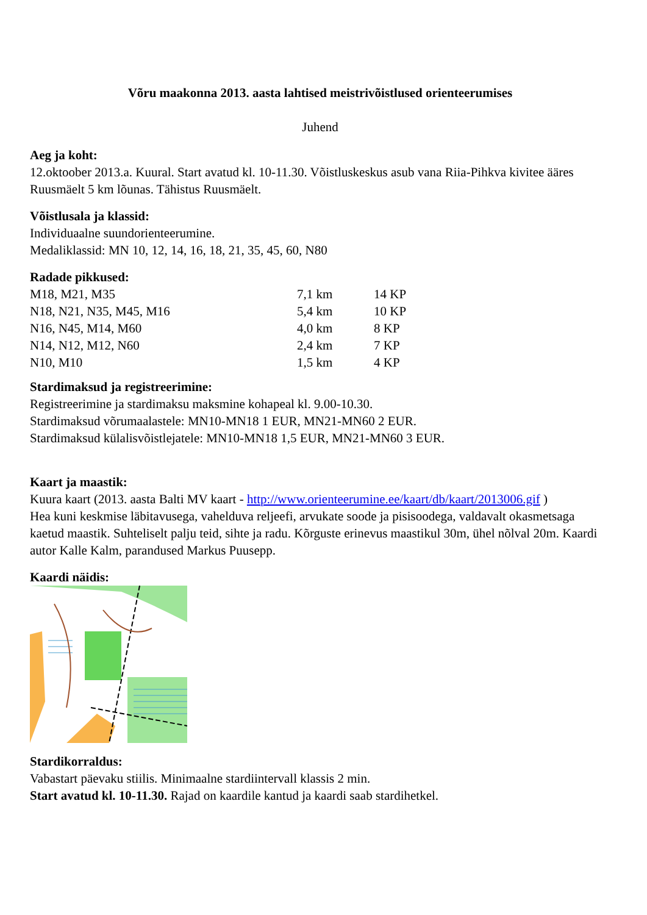Võru maakonna 2013. aasta lahtised meistrivõistlused orienteerumises
Juhend
Aeg ja koht:
12.oktoober 2013.a. Kuural. Start avatud kl. 10-11.30. Võistluskeskus asub vana Riia-Pihkva kivitee ääres Ruusmäelt 5 km lõunas. Tähistus Ruusmäelt.
Võistlusala ja klassid:
Individuaalne suundorienteerumine.
Medaliklassid: MN 10, 12, 14, 16, 18, 21, 35, 45, 60, N80
Radade pikkused:
| M18, M21, M35 | 7,1 km | 14 KP |
| N18, N21, N35, M45, M16 | 5,4 km | 10 KP |
| N16, N45, M14, M60 | 4,0 km | 8 KP |
| N14, N12, M12, N60 | 2,4 km | 7 KP |
| N10, M10 | 1,5 km | 4 KP |
Stardimaksud ja registreerimine:
Registreerimine ja stardimaksu maksmine kohapeal kl. 9.00-10.30.
Stardimaksud võrumaalastele: MN10-MN18 1 EUR, MN21-MN60 2 EUR.
Stardimaksud külalisvõistlejatele: MN10-MN18 1,5 EUR, MN21-MN60 3 EUR.
Kaart ja maastik:
Kuura kaart (2013. aasta Balti MV kaart - http://www.orienteerumine.ee/kaart/db/kaart/2013006.gif )
Hea kuni keskmise läbitavusega, vahelduva reljeefi, arvukate soode ja pisisoodega, valdavalt okasmetsaga kaetud maastik. Suhteliselt palju teid, sihte ja radu. Kõrguste erinevus maastikul 30m, ühel nõlval 20m. Kaardi autor Kalle Kalm, parandused Markus Puusepp.
Kaardi näidis:
Stardikorraldus:
Vabastart päevaku stiilis. Minimaalne stardiintervall klassis 2 min.
Start avatud kl. 10-11.30. Rajad on kaardile kantud ja kaardi saab stardihetkel.